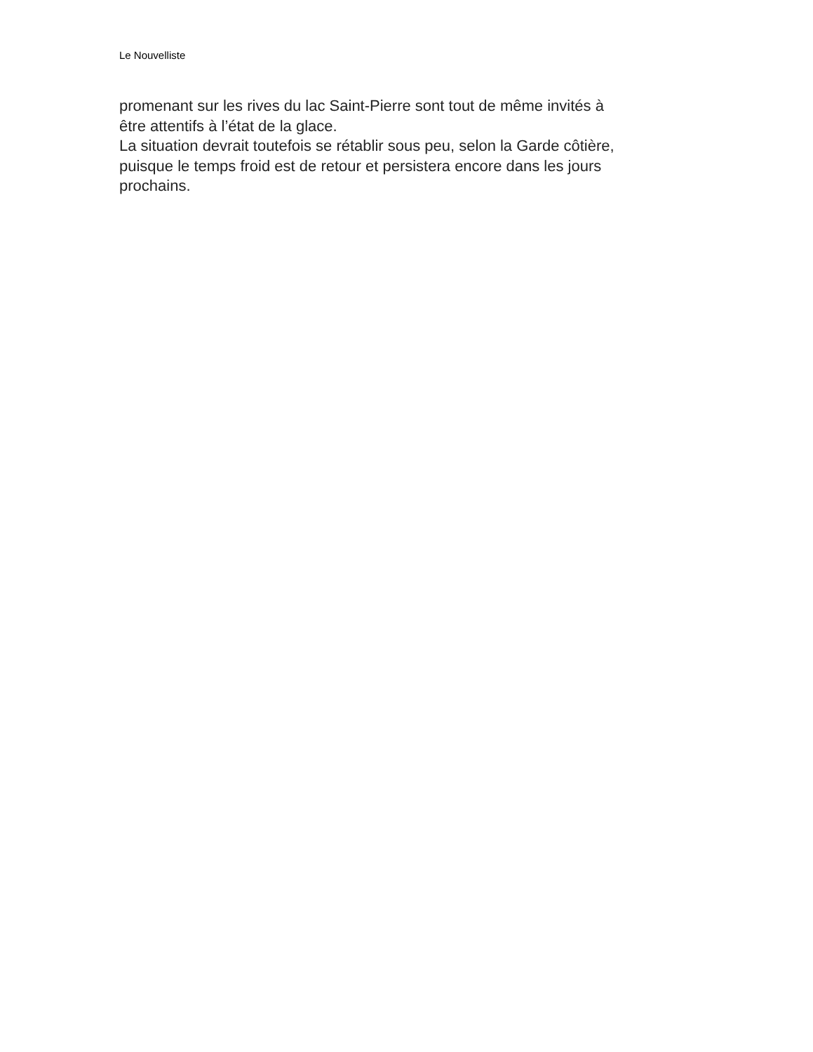Le Nouvelliste
promenant sur les rives du lac Saint-Pierre sont tout de même invités à
être attentifs à l’état de la glace.
La situation devrait toutefois se rétablir sous peu, selon la Garde côtière,
puisque le temps froid est de retour et persistera encore dans les jours
prochains.